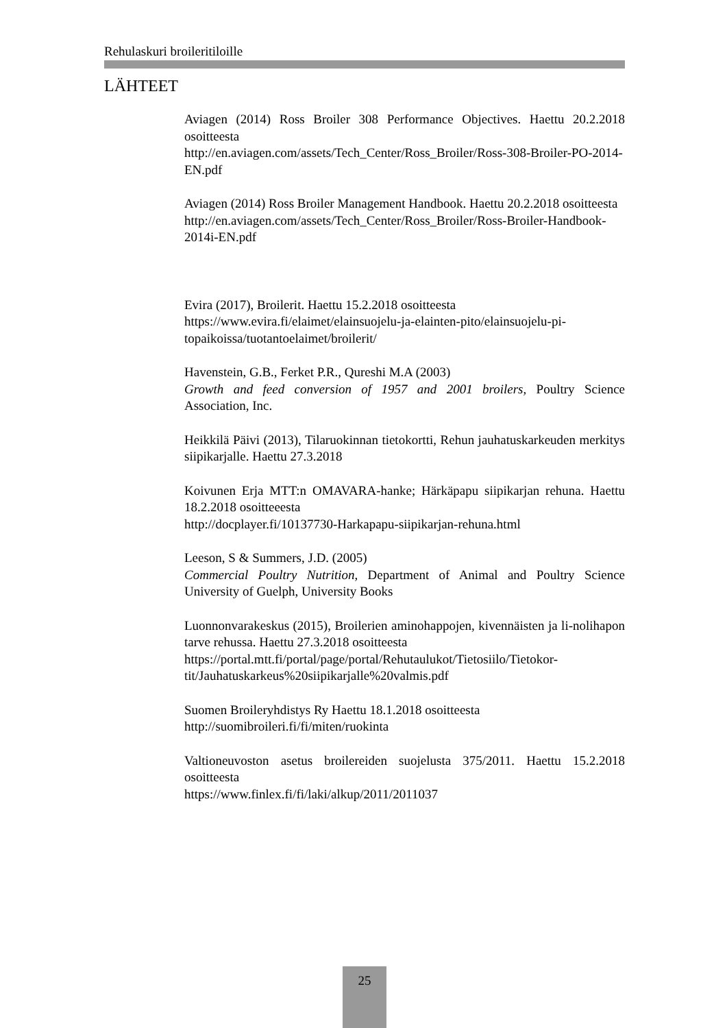Rehulaskuri broileritiloille
LÄHTEET
Aviagen (2014) Ross Broiler 308 Performance Objectives. Haettu 20.2.2018 osoitteesta
http://en.aviagen.com/assets/Tech_Center/Ross_Broiler/Ross-308-Broiler-PO-2014-EN.pdf
Aviagen (2014) Ross Broiler Management Handbook. Haettu 20.2.2018 osoitteesta
http://en.aviagen.com/assets/Tech_Center/Ross_Broiler/Ross-Broiler-Handbook-2014i-EN.pdf
Evira (2017), Broilerit. Haettu 15.2.2018 osoitteesta
https://www.evira.fi/elaimet/elainsuojelu-ja-elainten-pito/elainsuojelu-pi-topaikoissa/tuotantoelaimet/broilerit/
Havenstein, G.B., Ferket P.R., Qureshi M.A (2003)
Growth and feed conversion of 1957 and 2001 broilers, Poultry Science Association, Inc.
Heikkilä Päivi (2013), Tilaruokinnan tietokortti, Rehun jauhatuskarkeuden merkitys siipikarjalle. Haettu 27.3.2018
Koivunen Erja MTT:n OMAVARA-hanke; Härkäpapu siipikarjan rehuna. Haettu 18.2.2018 osoitteeesta
http://docplayer.fi/10137730-Harkapapu-siipikarjan-rehuna.html
Leeson, S & Summers, J.D. (2005)
Commercial Poultry Nutrition, Department of Animal and Poultry Science University of Guelph, University Books
Luonnonvarakeskus (2015), Broilerien aminohappojen, kivennäisten ja li-nolihapon tarve rehussa. Haettu 27.3.2018 osoitteesta
https://portal.mtt.fi/portal/page/portal/Rehutaulukot/Tietosiilo/Tietokor-tit/Jauhatuskarkeus%20siipikarjalle%20valmis.pdf
Suomen Broileryhdistys Ry Haettu 18.1.2018 osoitteesta
http://suomibroileri.fi/fi/miten/ruokinta
Valtioneuvoston asetus broilereiden suojelusta 375/2011. Haettu 15.2.2018 osoitteesta
https://www.finlex.fi/fi/laki/alkup/2011/2011037
25